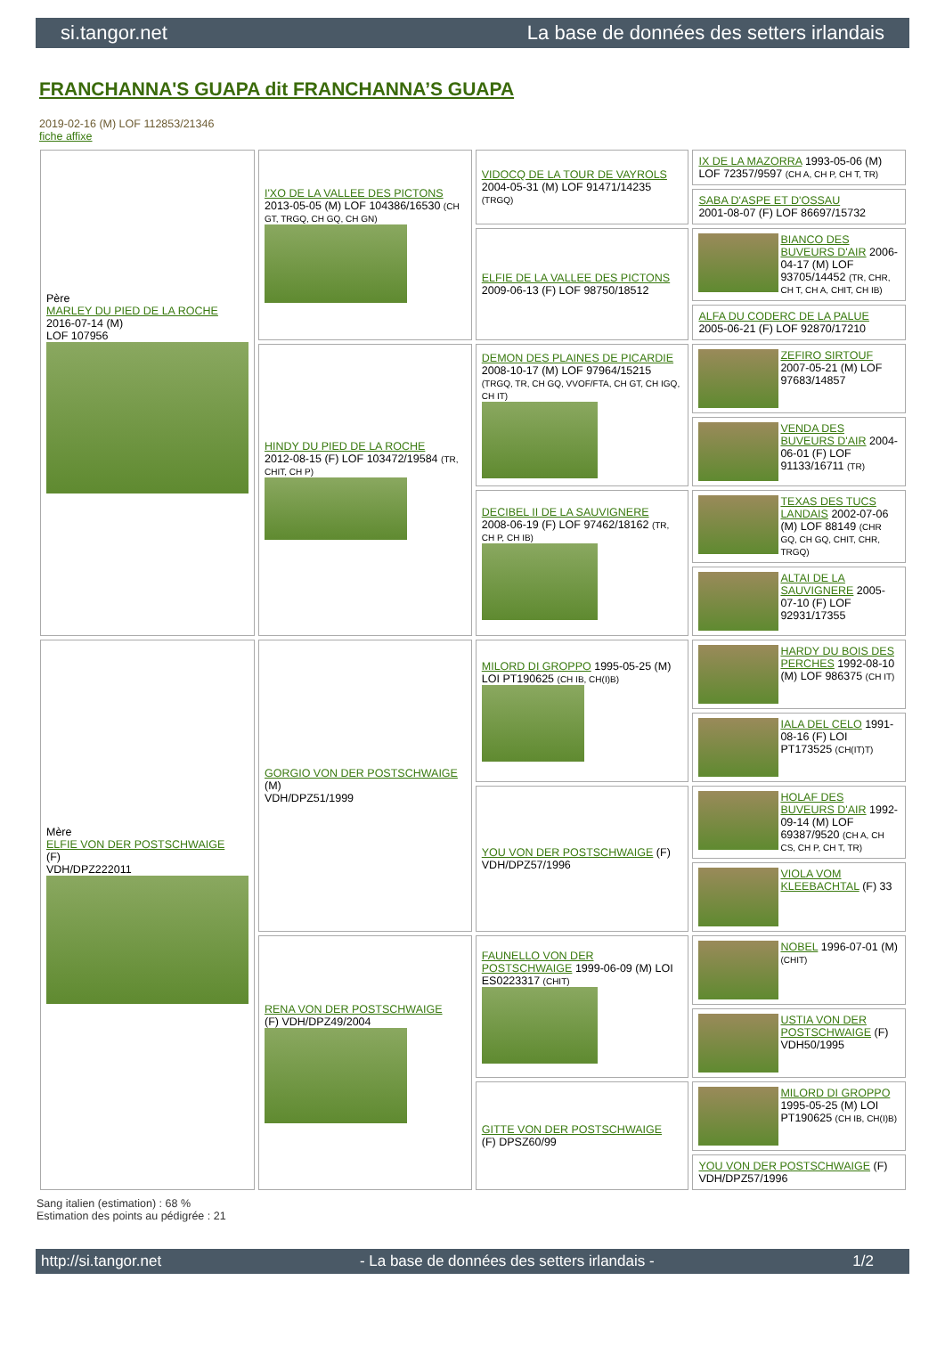si.tangor.net La base de données des setters irlandais
FRANCHANNA'S GUAPA dit FRANCHANNA’S GUAPA
2019-02-16 (M) LOF 112853/21346
fiche affixe
| Père MARLEY DU PIED DE LA ROCHE 2016-07-14 (M) LOF 107956 | I'XO DE LA VALLEE DES PICTONS 2013-05-05 (M) LOF 104386/16530 (CH GT, TRGQ, CH GQ, CH GN) | VIDOCQ DE LA TOUR DE VAYROLS 2004-05-31 (M) LOF 91471/14235 (TRGQ) | IX DE LA MAZORRA 1993-05-06 (M) LOF 72357/9597 (CH A, CH P, CH T, TR) |
| | | | SABA D'ASPE ET D'OSSAU 2001-08-07 (F) LOF 86697/15732 |
| | | ELFIE DE LA VALLEE DES PICTONS 2009-06-13 (F) LOF 98750/18512 | BIANCO DES BUVEURS D'AIR 2006-04-17 (M) LOF 93705/14452 (TR, CHR, CH T, CH A, CHIT, CH IB) |
| | | | ALFA DU CODERC DE LA PALUE 2005-06-21 (F) LOF 92870/17210 |
| | HINDY DU PIED DE LA ROCHE 2012-08-15 (F) LOF 103472/19584 (TR, CHIT, CH P) | DEMON DES PLAINES DE PICARDIE 2008-10-17 (M) LOF 97964/15215 (TRGQ, TR, CH GQ, VVOF/FTA, CH GT, CH IGQ, CH IT) | ZEFIRO SIRTOUF 2007-05-21 (M) LOF 97683/14857 |
| | | | VENDA DES BUVEURS D'AIR 2004-06-01 (F) LOF 91133/16711 (TR) |
| | | DECIBEL II DE LA SAUVIGNERE 2008-06-19 (F) LOF 97462/18162 (TR, CH P, CH IB) | TEXAS DES TUCS LANDAIS 2002-07-06 (M) LOF 88149 (CHR GQ, CH GQ, CHIT, CHR, TRGQ) |
| | | | ALTAI DE LA SAUVIGNERE 2005-07-10 (F) LOF 92931/17355 |
| Mère ELFIE VON DER POSTSCHWAIGE (F) VDH/DPZ222011 | GORGIO VON DER POSTSCHWAIGE (M) VDH/DPZ51/1999 | MILORD DI GROPPO 1995-05-25 (M) LOI PT190625 (CH IB, CH(I)B) | HARDY DU BOIS DES PERCHES 1992-08-10 (M) LOF 986375 (CH IT) |
| | | | IALA DEL CELO 1991-08-16 (F) LOI PT173525 (CH(IT)T) |
| | | YOU VON DER POSTSCHWAIGE (F) VDH/DPZ57/1996 | HOLAF DES BUVEURS D'AIR 1992-09-14 (M) LOF 69387/9520 (CH A, CH CS, CH P, CH T, TR) |
| | | | VIOLA VOM KLEEBACHTAL (F) 33 |
| | RENA VON DER POSTSCHWAIGE (F) VDH/DPZ49/2004 | FAUNELLO VON DER POSTSCHWAIGE 1999-06-09 (M) LOI ES0223317 (CHIT) | NOBEL 1996-07-01 (M) (CHIT) |
| | | | USTIA VON DER POSTSCHWAIGE (F) VDH50/1995 |
| | | GITTE VON DER POSTSCHWAIGE (F) DPSZ60/99 | MILORD DI GROPPO 1995-05-25 (M) LOI PT190625 (CH IB, CH(I)B) |
| | | | YOU VON DER POSTSCHWAIGE (F) VDH/DPZ57/1996 |
Sang italien (estimation) : 68 %
Estimation des points au pédigrée : 21
http://si.tangor.net - La base de données des setters irlandais - 1/2